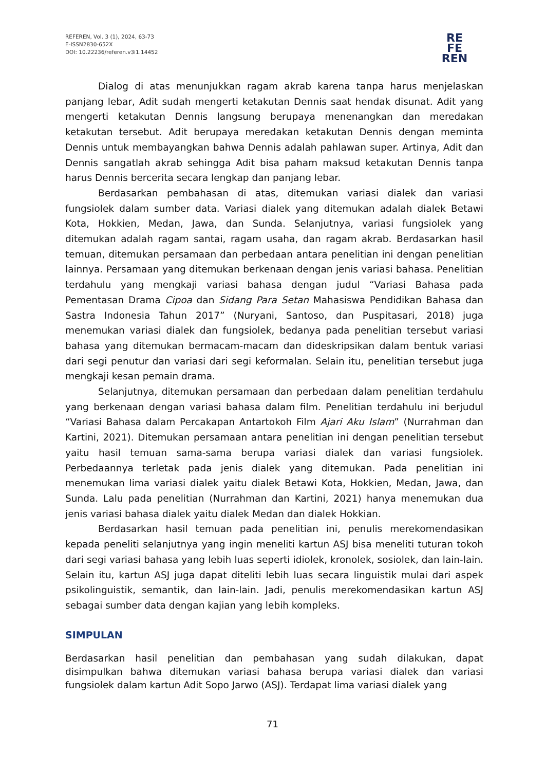REFEREN, Vol. 3 (1), 2024, 63-73
E-ISSN2830-652X
DOI: 10.22236/referen.v3i1.14452
RE
FE
REN
Dialog di atas menunjukkan ragam akrab karena tanpa harus menjelaskan panjang lebar, Adit sudah mengerti ketakutan Dennis saat hendak disunat. Adit yang mengerti ketakutan Dennis langsung berupaya menenangkan dan meredakan ketakutan tersebut. Adit berupaya meredakan ketakutan Dennis dengan meminta Dennis untuk membayangkan bahwa Dennis adalah pahlawan super. Artinya, Adit dan Dennis sangatlah akrab sehingga Adit bisa paham maksud ketakutan Dennis tanpa harus Dennis bercerita secara lengkap dan panjang lebar.
Berdasarkan pembahasan di atas, ditemukan variasi dialek dan variasi fungsiolek dalam sumber data. Variasi dialek yang ditemukan adalah dialek Betawi Kota, Hokkien, Medan, Jawa, dan Sunda. Selanjutnya, variasi fungsiolek yang ditemukan adalah ragam santai, ragam usaha, dan ragam akrab. Berdasarkan hasil temuan, ditemukan persamaan dan perbedaan antara penelitian ini dengan penelitian lainnya. Persamaan yang ditemukan berkenaan dengan jenis variasi bahasa. Penelitian terdahulu yang mengkaji variasi bahasa dengan judul “Variasi Bahasa pada Pementasan Drama Cipoa dan Sidang Para Setan Mahasiswa Pendidikan Bahasa dan Sastra Indonesia Tahun 2017” (Nuryani, Santoso, dan Puspitasari, 2018) juga menemukan variasi dialek dan fungsiolek, bedanya pada penelitian tersebut variasi bahasa yang ditemukan bermacam-macam dan dideskripsikan dalam bentuk variasi dari segi penutur dan variasi dari segi keformalan. Selain itu, penelitian tersebut juga mengkaji kesan pemain drama.
Selanjutnya, ditemukan persamaan dan perbedaan dalam penelitian terdahulu yang berkenaan dengan variasi bahasa dalam film. Penelitian terdahulu ini berjudul “Variasi Bahasa dalam Percakapan Antartokoh Film Ajari Aku Islam” (Nurrahman dan Kartini, 2021). Ditemukan persamaan antara penelitian ini dengan penelitian tersebut yaitu hasil temuan sama-sama berupa variasi dialek dan variasi fungsiolek. Perbedaannya terletak pada jenis dialek yang ditemukan. Pada penelitian ini menemukan lima variasi dialek yaitu dialek Betawi Kota, Hokkien, Medan, Jawa, dan Sunda. Lalu pada penelitian (Nurrahman dan Kartini, 2021) hanya menemukan dua jenis variasi bahasa dialek yaitu dialek Medan dan dialek Hokkian.
Berdasarkan hasil temuan pada penelitian ini, penulis merekomendasikan kepada peneliti selanjutnya yang ingin meneliti kartun ASJ bisa meneliti tuturan tokoh dari segi variasi bahasa yang lebih luas seperti idiolek, kronolek, sosiolek, dan lain-lain. Selain itu, kartun ASJ juga dapat diteliti lebih luas secara linguistik mulai dari aspek psikolinguistik, semantik, dan lain-lain. Jadi, penulis merekomendasikan kartun ASJ sebagai sumber data dengan kajian yang lebih kompleks.
SIMPULAN
Berdasarkan hasil penelitian dan pembahasan yang sudah dilakukan, dapat disimpulkan bahwa ditemukan variasi bahasa berupa variasi dialek dan variasi fungsiolek dalam kartun Adit Sopo Jarwo (ASJ). Terdapat lima variasi dialek yang
71